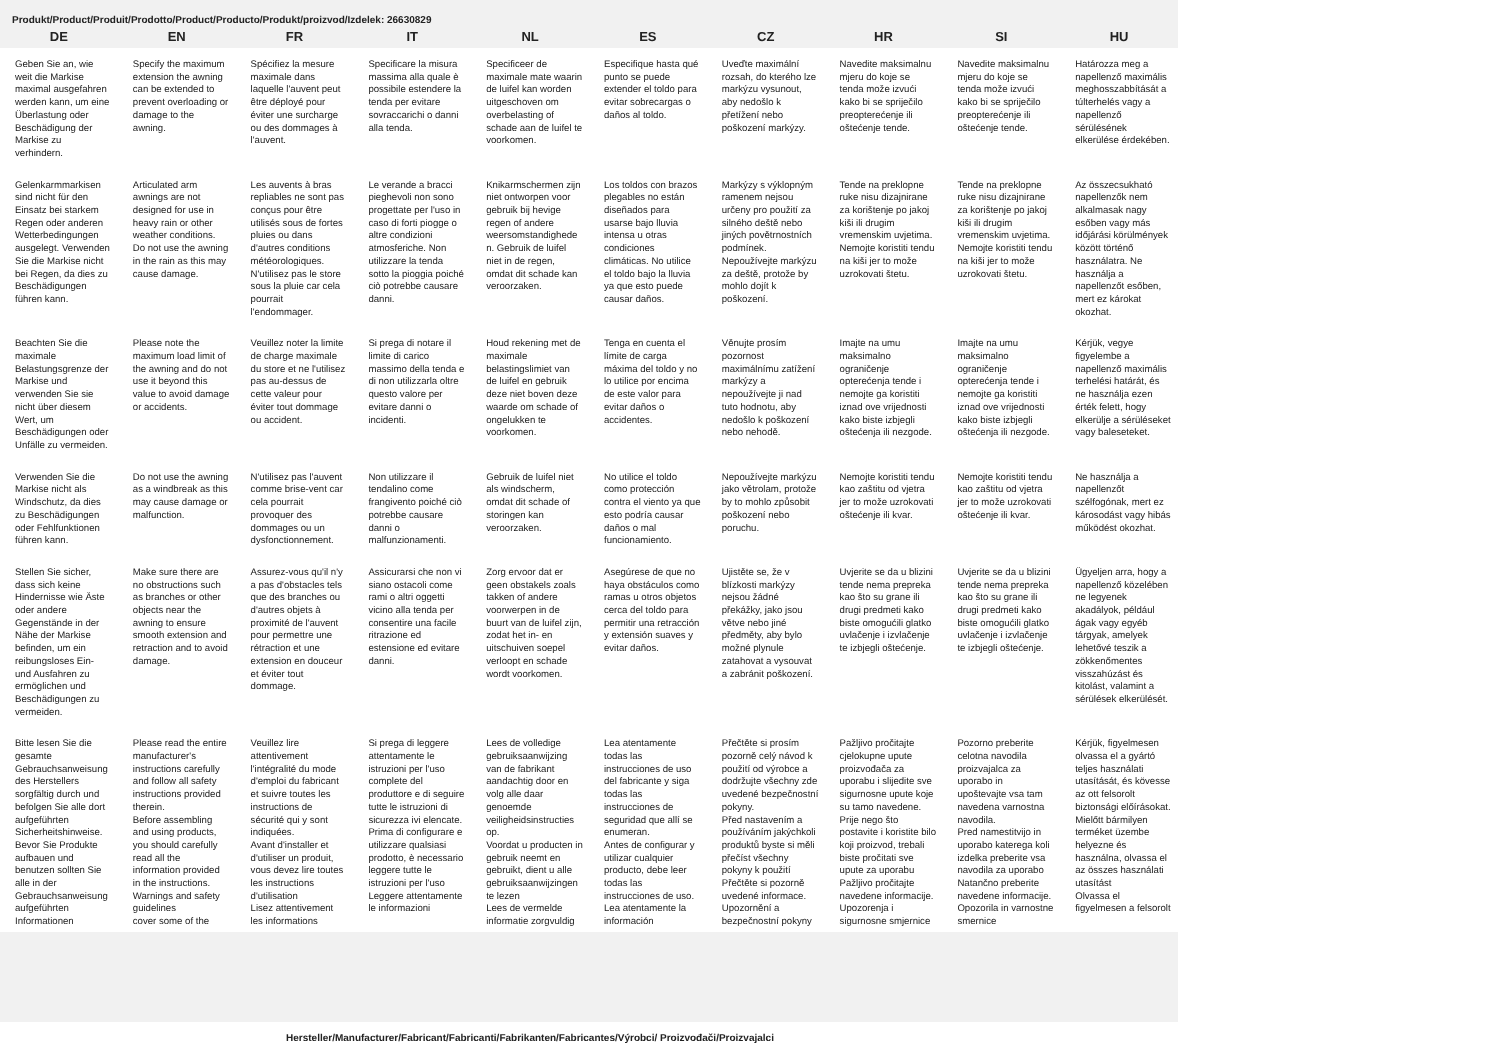Produkt/Product/Produit/Prodotto/Product/Producto/Produkt/proizvod/Izdelek: 26630829
| DE | EN | FR | IT | NL | ES | CZ | HR | SI | HU |
| --- | --- | --- | --- | --- | --- | --- | --- | --- | --- |
| Geben Sie an, wie weit die Markise maximal ausgefahren werden kann, um eine Überlastung oder Beschädigung der Markise zu verhindern. | Specify the maximum extension the awning can be extended to prevent overloading or damage to the awning. | Spécifiez la mesure maximale dans laquelle l'auvent peut être déployé pour éviter une surcharge ou des dommages à l'auvent. | Specificare la misura massima alla quale è possibile estendere la tenda per evitare sovraccarichi o danni alla tenda. | Specificeer de maximale mate waarin de luifel kan worden uitgeschoven om overbelasting of schade aan de luifel te voorkomen. | Especifique hasta qué punto se puede extender el toldo para evitar sobrecargas o daños al toldo. | Uveďte maximální rozsah, do kterého lze markýzu vysunout, aby nedošlo k přetížení nebo poškození markýzy. | Navedite maksimalnu mjeru do koje se tenda može izvući kako bi se spriječilo preopterećenje ili oštećenje tende. | Navedite maksimalnu mjeru do koje se tenda može izvući kako bi se spriječilo preopterećenje ili oštećenje tende. | Határozza meg a napellenző maximális meghosszabbítását a túlterhelés vagy a napellenző sérülésének elkerülése érdekében. |
| Gelenkarmmarkisen sind nicht für den Einsatz bei starkem Regen oder anderen Wetterbedingungen ausgelegt. Verwenden Sie die Markise nicht bei Regen, da dies zu Beschädigungen führen kann. | Articulated arm awnings are not designed for use in heavy rain or other weather conditions. Do not use the awning in the rain as this may cause damage. | Les auvents à bras repliables ne sont pas conçus pour être utilisés sous de fortes pluies ou dans d'autres conditions météorologiques. N'utilisez pas le store sous la pluie car cela pourrait l'endommager. | Le verande a bracci pieghevoli non sono progettate per l'uso in caso di forti piogge o altre condizioni atmosferiche. Non utilizzare la tenda sotto la pioggia poiché ciò potrebbe causare danni. | Knikarmschermen zijn niet ontworpen voor gebruik bij hevige regen of andere weersomstandighede n. Gebruik de luifel niet in de regen, omdat dit schade kan veroorzaken. | Los toldos con brazos plegables no están diseñados para usarse bajo lluvia intensa u otras condiciones climáticas. No utilice el toldo bajo la lluvia ya que esto puede causar daños. | Markýzy s výklopným ramenem nejsou určeny pro použití za silného deště nebo jiných povětrnostních podmínek. Nepoužívejte markýzu za deště, protože by mohlo dojít k poškození. | Tende na preklopne ruke nisu dizajnirane za korištenje po jakoj kiši ili drugim vremenskim uvjetima. Nemojte koristiti tendu na kiši jer to može uzrokovati štetu. | Tende na preklopne ruke nisu dizajnirane za korištenje po jakoj kiši ili drugim vremenskim uvjetima. Nemojte koristiti tendu na kiši jer to može uzrokovati štetu. | Az összecsukható napellenzők nem alkalmasak nagy esőben vagy más időjárási körülmények között történő használatra. Ne használja a napellenzőt esőben, mert ez károkat okozhat. |
| Beachten Sie die maximale Belastungsgrenze der Markise und verwenden Sie sie nicht über diesem Wert, um Beschädigungen oder Unfälle zu vermeiden. | Please note the maximum load limit of the awning and do not use it beyond this value to avoid damage or accidents. | Veuillez noter la limite de charge maximale du store et ne l'utilisez pas au-dessus de cette valeur pour éviter tout dommage ou accident. | Si prega di notare il limite di carico massimo della tenda e di non utilizzarla oltre questo valore per evitare danni o incidenti. | Houd rekening met de maximale belastingslimiet van de luifel en gebruik deze niet boven deze waarde om schade of ongelukken te voorkomen. | Tenga en cuenta el límite de carga máxima del toldo y no lo utilice por encima de este valor para evitar daños o accidentes. | Věnujte prosím pozornost maximálnímu zatížení markýzy a nepoužívejte ji nad tuto hodnotu, aby nedošlo k poškození nebo nehodě. | Imajte na umu maksimalno ograničenje opterećenja tende i nemojte ga koristiti iznad ove vrijednosti kako biste izbjegli oštećenja ili nezgode. | Imajte na umu maksimalno ograničenje opterećenja tende i nemojte ga koristiti iznad ove vrijednosti kako biste izbjegli oštećenja ili nezgode. | Kérjük, vegye figyelembe a napellenző maximális terhelési határát, és ne használja ezen érték felett, hogy elkerülje a sérüléseket vagy baleseteket. |
| Verwenden Sie die Markise nicht als Windschutz, da dies zu Beschädigungen oder Fehlfunktionen führen kann. | Do not use the awning as a windbreak as this may cause damage or malfunction. | N'utilisez pas l'auvent comme brise-vent car cela pourrait provoquer des dommages ou un dysfonctionnement. | Non utilizzare il tendalino come frangivento poiché ciò potrebbe causare danni o malfunzionamenti. | Gebruik de luifel niet als windscherm, omdat dit schade of storingen kan veroorzaken. | No utilice el toldo como protección contra el viento ya que esto podría causar daños o mal funcionamiento. | Nepoužívejte markýzu jako větrolam, protože by to mohlo způsobit poškození nebo poruchu. | Nemojte koristiti tendu kao zaštitu od vjetra jer to može uzrokovati oštećenje ili kvar. | Nemojte koristiti tendu kao zaštitu od vjetra jer to može uzrokovati oštećenje ili kvar. | Ne használja a napellenzőt szélfogónak, mert ez károsodást vagy hibás működést okozhat. |
| Stellen Sie sicher, dass sich keine Hindernisse wie Äste oder andere Gegenstände in der Nähe der Markise befinden, um ein reibungsloses Ein- und Ausfahren zu ermöglichen und Beschädigungen zu vermeiden. | Make sure there are no obstructions such as branches or other objects near the awning to ensure smooth extension and retraction and to avoid damage. | Assurez-vous qu'il n'y a pas d'obstacles tels que des branches ou d'autres objets à proximité de l'auvent pour permettre une rétraction et une extension en douceur et éviter tout dommage. | Assicurarsi che non vi siano ostacoli come rami o altri oggetti vicino alla tenda per consentire una facile ritrazione ed estensione ed evitare danni. | Zorg ervoor dat er geen obstakels zoals takken of andere voorwerpen in de buurt van de luifel zijn, zodat het in- en uitschuiven soepel verloopt en schade wordt voorkomen. | Asegúrese de que no haya obstáculos como ramas u otros objetos cerca del toldo para permitir una retracción y extensión suaves y evitar daños. | Ujistěte se, že v blízkosti markýzy nejsou žádné překážky, jako jsou větve nebo jiné předměty, aby bylo možné plynule zatahovat a vysouvat a zabránit poškození. | Uvjerite se da u blizini tende nema prepreka kao što su grane ili drugi predmeti kako biste omogućili glatko uvlačenje i izvlačenje te izbjegli oštećenje. | Uvjerite se da u blizini tende nema prepreka kao što su grane ili drugi predmeti kako biste omogućili glatko uvlačenje i izvlačenje te izbjegli oštećenje. | Ügyeljen arra, hogy a napellenző közelében ne legyenek akadályok, például ágak vagy egyéb tárgyak, amelyek lehetővé teszik a zökkenőmentes visszahúzást és kitolást, valamint a sérülések elkerülését. |
| Bitte lesen Sie die gesamte Gebrauchsanweisung des Herstellers sorgfältig durch und befolgen Sie alle dort aufgeführten Sicherheitshinweise. Bevor Sie Produkte aufbauen und benutzen sollten Sie alle in der Gebrauchsanweisung aufgeführten Informationen | Please read the entire manufacturer's instructions carefully and follow all safety instructions provided therein. Before assembling and using products, you should carefully read all the information provided in the instructions. Warnings and safety guidelines cover some of the | Veuillez lire attentivement l'intégralité du mode d'emploi du fabricant et suivre toutes les instructions de sécurité qui y sont indiquées. Avant d'installer et d'utiliser un produit, vous devez lire toutes les instructions d'utilisation Lisez attentivement les informations | Si prega di leggere attentamente le istruzioni per l'uso complete del produttore e di seguire tutte le istruzioni di sicurezza ivi elencate. Prima di configurare e utilizzare qualsiasi prodotto, è necessario leggere tutte le istruzioni per l'uso Leggere attentamente le informazioni | Lees de volledige gebruiksaanwijzing van de fabrikant aandachtig door en volg alle daar genoemde veiligheidsinstructies op. Voordat u producten in gebruik neemt en gebruikt, dient u alle gebruiksaanwijzingen te lezen Lees de vermelde informatie zorgvuldig | Lea atentamente todas las instrucciones de uso del fabricante y siga todas las instrucciones de seguridad que allí se enumeran. Antes de configurar y utilizar cualquier producto, debe leer todas las instrucciones de uso. Lea atentamente la información | Přečtěte si prosím pozorně celý návod k použití od výrobce a dodržujte všechny zde uvedené bezpečnostní pokyny. Před nastavením a používáním jakýchkoli produktů byste si měli přečíst všechny pokyny k použití Přečtěte si pozorně uvedené informace. Upozornění a bezpečnostní pokyny | Pažljivo pročitajte cjelokupne upute proizvođača za uporabu i slijedite sve sigurnosne upute koje su tamo navedene. Prije nego što postavite i koristite bilo koji proizvod, trebali biste pročitati sve upute za uporabu Pažljivo pročitajte navedene informacije. Upozorenja i sigurnosne smjernice | Pozorno preberite celotna navodila proizvajalca za uporabo in upoštevajte vsa tam navedena varnostna navodila. Pred namestitvijo in uporabo katerega koli izdelka preberite vsa navodila za uporabo Natančno preberite navedene informacije. Opozorila in varnostne smernice | Kérjük, figyelmesen olvassa el a gyártó teljes használati utasítását, és kövesse az ott felsorolt biztonsági előírásokat. Mielőtt bármilyen terméket üzembe helyezne és használna, olvassa el az összes használati utasítást Olvassa el figyelmesen a felsorolt |
Hersteller/Manufacturer/Fabricant/Fabricanti/Fabrikanten/Fabricantes/Výrobci/ Proizvođači/Proizvajalci